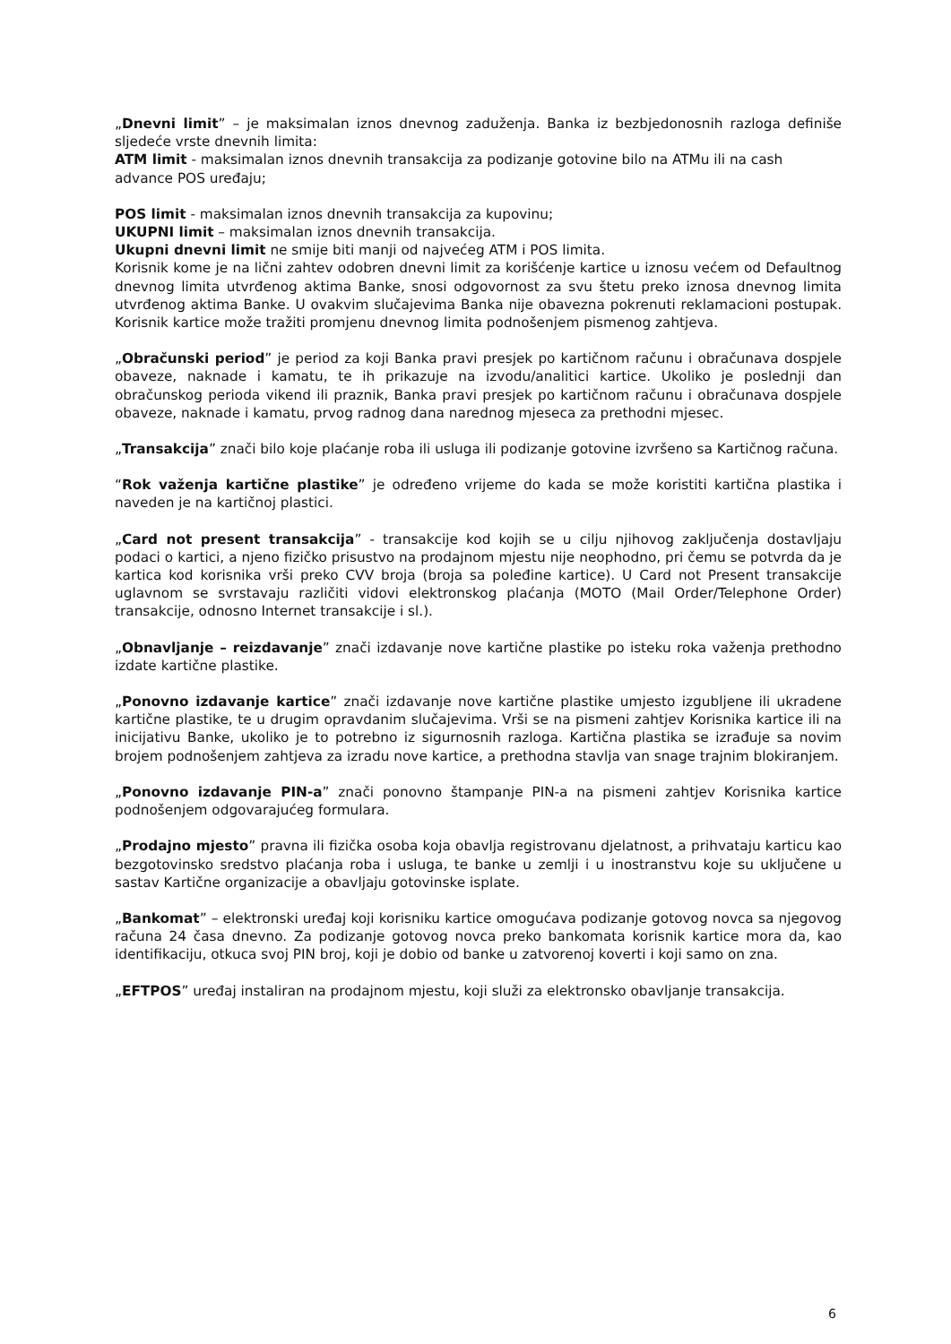„Dnevni limit” – je maksimalan iznos dnevnog zaduženja. Banka iz bezbjedonosnih razloga definiše sljedeće vrste dnevnih limita:
ATM limit - maksimalan iznos dnevnih transakcija za podizanje gotovine bilo na ATMu ili na cash advance POS uređaju;
POS limit - maksimalan iznos dnevnih transakcija za kupovinu;
UKUPNI limit – maksimalan iznos dnevnih transakcija.
Ukupni dnevni limit ne smije biti manji od najvećeg ATM i POS limita.
Korisnik kome je na lični zahtev odobren dnevni limit za korišćenje kartice u iznosu većem od Defaultnog dnevnog limita utvrđenog aktima Banke, snosi odgovornost za svu štetu preko iznosa dnevnog limita utvrđenog aktima Banke. U ovakvim slučajevima Banka nije obavezna pokrenuti reklamacioni postupak. Korisnik kartice može tražiti promjenu dnevnog limita podnošenjem pismenog zahtjeva.
„Obračunski period” je period za koji Banka pravi presjek po kartičnom računu i obračunava dospjele obaveze, naknade i kamatu, te ih prikazuje na izvodu/analitici kartice. Ukoliko je poslednji dan obračunskog perioda vikend ili praznik, Banka pravi presjek po kartičnom računu i obračunava dospjele obaveze, naknade i kamatu, prvog radnog dana narednog mjeseca za prethodni mjesec.
„Transakcija” znači bilo koje plaćanje roba ili usluga ili podizanje gotovine izvršeno sa Kartičnog računa.
“Rok važenja kartične plastike” je određeno vrijeme do kada se može koristiti kartična plastika i naveden je na kartičnoj plastici.
„Card not present transakcija” - transakcije kod kojih se u cilju njihovog zaključenja dostavljaju podaci o kartici, a njeno fizičko prisustvo na prodajnom mjestu nije neophodno, pri čemu se potvrda da je kartica kod korisnika vrši preko CVV broja (broja sa poleđine kartice). U Card not Present transakcije uglavnom se svrstavaju različiti vidovi elektronskog plaćanja (MOTO (Mail Order/Telephone Order) transakcije, odnosno Internet transakcije i sl.).
„Obnavljanje – reizdavanje” znači izdavanje nove kartične plastike po isteku roka važenja prethodno izdate kartične plastike.
„Ponovno izdavanje kartice” znači izdavanje nove kartične plastike umjesto izgubljene ili ukradene kartične plastike, te u drugim opravdanim slučajevima. Vrši se na pismeni zahtjev Korisnika kartice ili na inicijativu Banke, ukoliko je to potrebno iz sigurnosnih razloga. Kartična plastika se izrađuje sa novim brojem podnošenjem zahtjeva za izradu nove kartice, a prethodna stavlja van snage trajnim blokiranjem.
„Ponovno izdavanje PIN-a” znači ponovno štampanje PIN-a na pismeni zahtjev Korisnika kartice podnošenjem odgovarajućeg formulara.
„Prodajno mjesto” pravna ili fizička osoba koja obavlja registrovanu djelatnost, a prihvataju karticu kao bezgotovinsko sredstvo plaćanja roba i usluga, te banke u zemlji i u inostranstvu koje su uključene u sastav Kartične organizacije a obavljaju gotovinske isplate.
„Bankomat” – elektronski uređaj koji korisniku kartice omogućava podizanje gotovog novca sa njegovog računa 24 časa dnevno. Za podizanje gotovog novca preko bankomata korisnik kartice mora da, kao identifikaciju, otkuca svoj PIN broj, koji je dobio od banke u zatvorenoj koverti i koji samo on zna.
„EFTPOS” uređaj instaliran na prodajnom mjestu, koji služi za elektronsko obavljanje transakcija.
6